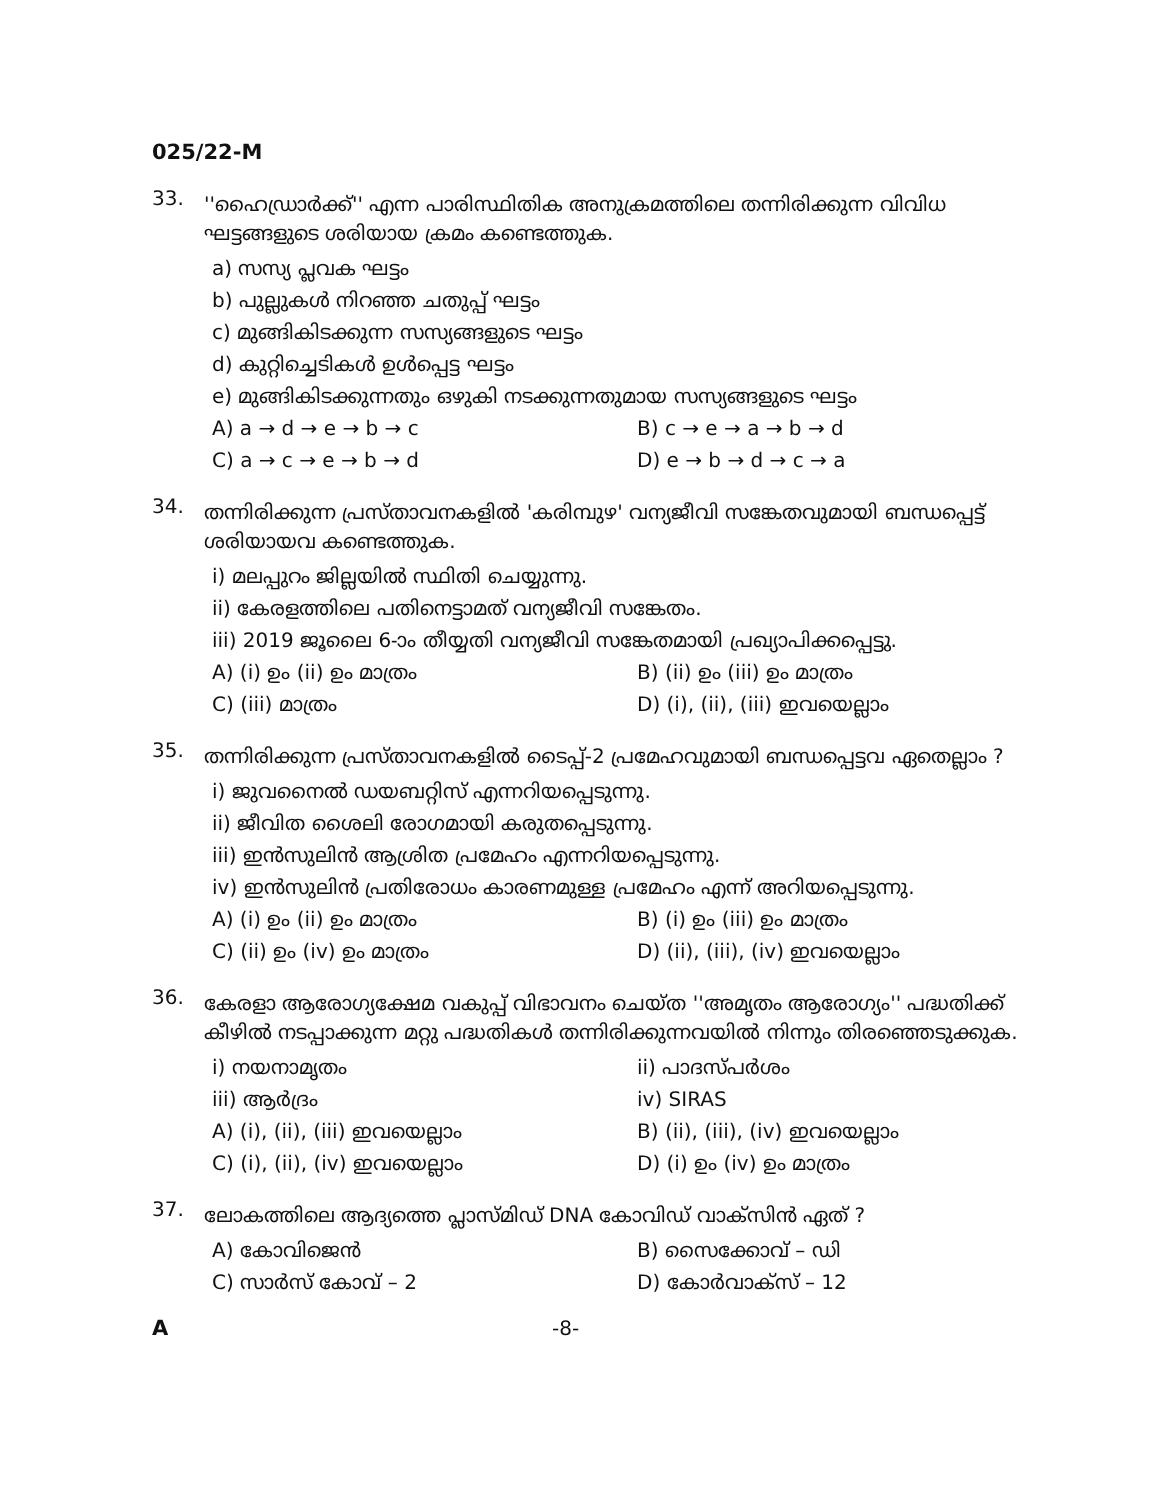025/22-M
33.
''ഹൈഡ്രാർക്ക്'' എന്ന പാരിസ്ഥിതിക അനുക്രമത്തിലെ തന്നിരിക്കുന്ന വിവിധ ഘട്ടങ്ങളുടെ ശരിയായ ക്രമം കണ്ടെത്തുക.
a) സസ്യ പ്ലവക ഘട്ടം
b) പുല്ലുകൾ നിറഞ്ഞ ചതുപ്പ് ഘട്ടം
c) മുങ്ങികിടക്കുന്ന സസ്യങ്ങളുടെ ഘട്ടം
d) കുറ്റിച്ചെടികൾ ഉൾപ്പെട്ട ഘട്ടം
e) മുങ്ങികിടക്കുന്നതും ഒഴുകി നടക്കുന്നതുമായ സസ്യങ്ങളുടെ ഘട്ടം
A) a → d → e → b → c B) c → e → a → b → d
C) a → c → e → b → d D) e → b → d → c → a
34.
തന്നിരിക്കുന്ന പ്രസ്താവനകളിൽ 'കരിമ്പുഴ' വന്യജീവി സങ്കേതവുമായി ബന്ധപ്പെട്ട് ശരിയായവ കണ്ടെത്തുക.
i) മലപ്പുറം ജില്ലയിൽ സ്ഥിതി ചെയ്യുന്നു.
ii) കേരളത്തിലെ പതിനെട്ടാമത് വന്യജീവി സങ്കേതം.
iii) 2019 ജൂലൈ 6-ാം തീയ്യതി വന്യജീവി സങ്കേതമായി പ്രഖ്യാപിക്കപ്പെട്ടു.
A) (i) ഉം (ii) ഉം മാത്രം B) (ii) ഉം (iii) ഉം മാത്രം
C) (iii) മാത്രം D) (i), (ii), (iii) ഇവയെല്ലാം
35.
തന്നിരിക്കുന്ന പ്രസ്താവനകളിൽ ടൈപ്പ്-2 പ്രമേഹവുമായി ബന്ധപ്പെട്ടവ ഏതെല്ലാം ?
i) ജുവനൈൽ ഡയബറ്റിസ് എന്നറിയപ്പെടുന്നു.
ii) ജീവിത ശൈലി രോഗമായി കരുതപ്പെടുന്നു.
iii) ഇൻസുലിൻ ആശ്രിത പ്രമേഹം എന്നറിയപ്പെടുന്നു.
iv) ഇൻസുലിൻ പ്രതിരോധം കാരണമുള്ള പ്രമേഹം എന്ന് അറിയപ്പെടുന്നു.
A) (i) ഉം (ii) ഉം മാത്രം B) (i) ഉം (iii) ഉം മാത്രം
C) (ii) ഉം (iv) ഉം മാത്രം D) (ii), (iii), (iv) ഇവയെല്ലാം
36.
കേരളാ ആരോഗ്യക്ഷേമ വകുപ്പ് വിഭാവനം ചെയ്ത ''അമൃതം ആരോഗ്യം'' പദ്ധതിക്ക് കീഴിൽ നടപ്പാക്കുന്ന മറ്റു പദ്ധതികൾ തന്നിരിക്കുന്നവയിൽ നിന്നും തിരഞ്ഞെടുക്കുക.
i) നയനാമൃതം ii) പാദസ്പർശം
iii) ആർദ്രം iv) SIRAS
A) (i), (ii), (iii) ഇവയെല്ലാം B) (ii), (iii), (iv) ഇവയെല്ലാം
C) (i), (ii), (iv) ഇവയെല്ലാം D) (i) ഉം (iv) ഉം മാത്രം
37.
ലോകത്തിലെ ആദ്യത്തെ പ്ലാസ്മിഡ് DNA കോവിഡ് വാക്സിൻ ഏത് ?
A) കോവിജെൻ B) സൈക്കോവ് – ഡി
C) സാർസ് കോവ് – 2 D) കോർവാക്സ് – 12
A -8-